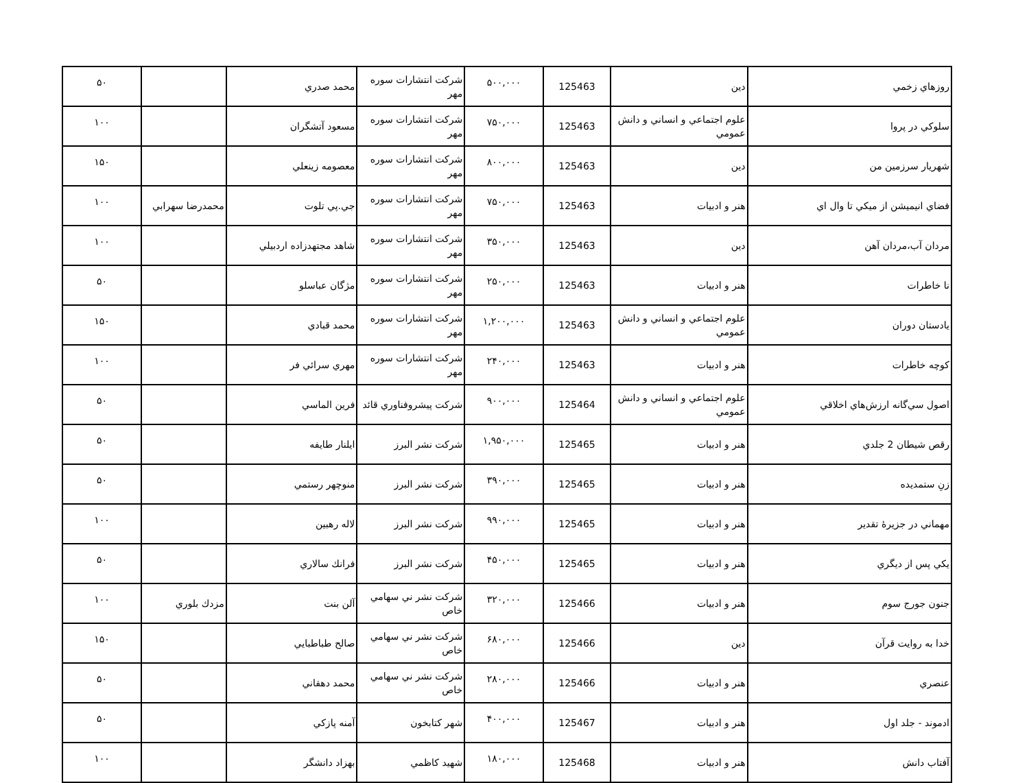| روزهاي زخمي | دين | 125463 | ۵۰۰,۰۰۰ | شركت انتشارات سوره مهر | محمد صدري | | ۵۰ |
| سلوكي در پروا | علوم اجتماعي و انساني و دانش عمومي | 125463 | ۷۵۰,۰۰۰ | شركت انتشارات سوره مهر | مسعود آتشگران | | ۱۰۰ |
| شهريار سرزمين من | دين | 125463 | ۸۰۰,۰۰۰ | شركت انتشارات سوره مهر | معصومه زينعلي | | ۱۵۰ |
| فضاي انيميشن از ميكي تا وال اي | هنر و ادبيات | 125463 | ۷۵۰,۰۰۰ | شركت انتشارات سوره مهر | جي.پي تلوت | محمدرضا سهرابي | ۱۰۰ |
| مردان آب،مردان آهن | دين | 125463 | ۳۵۰,۰۰۰ | شركت انتشارات سوره مهر | شاهد مجتهدزاده اردبيلي | | ۱۰۰ |
| نا خاطرات | هنر و ادبيات | 125463 | ۲۵۰,۰۰۰ | شركت انتشارات سوره مهر | مژگان عباسلو | | ۵۰ |
| يادستان دوران | علوم اجتماعي و انساني و دانش عمومي | 125463 | ۱,۲۰۰,۰۰۰ | شركت انتشارات سوره مهر | محمد قبادي | | ۱۵۰ |
| كوچه خاطرات | هنر و ادبيات | 125463 | ۲۴۰,۰۰۰ | شركت انتشارات سوره مهر | مهري سرائي فر | | ۱۰۰ |
| اصول سي‌گانه ارزش‌هاي اخلاقي | علوم اجتماعي و انساني و دانش عمومي | 125464 | ۹۰۰,۰۰۰ | شركت پيشروفناوري قائد | فرين الماسي | | ۵۰ |
| رقص شيطان 2 جلدي | هنر و ادبيات | 125465 | ۱,۹۵۰,۰۰۰ | شركت نشر البرز | ايلنار طايفه | | ۵۰ |
| زنِ ستمديده | هنر و ادبيات | 125465 | ۳۹۰,۰۰۰ | شركت نشر البرز | منوچهر رستمي | | ۵۰ |
| مهماني در جزيرۀ تقدير | هنر و ادبيات | 125465 | ۹۹۰,۰۰۰ | شركت نشر البرز | لاله رهبين | | ۱۰۰ |
| يكي پس از ديگري | هنر و ادبيات | 125465 | ۴۵۰,۰۰۰ | شركت نشر البرز | فرانك سالاري | | ۵۰ |
| جنون جورج سوم | هنر و ادبيات | 125466 | ۳۲۰,۰۰۰ | شركت نشر ني سهامي خاص | آلن بنت | مزدك بلوري | ۱۰۰ |
| خدا به روايت قرآن | دين | 125466 | ۶۸۰,۰۰۰ | شركت نشر ني سهامي خاص | صالح طباطبايي | | ۱۵۰ |
| عنصري | هنر و ادبيات | 125466 | ۲۸۰,۰۰۰ | شركت نشر ني سهامي خاص | محمد دهقاني | | ۵۰ |
| ادموند - جلد اول | هنر و ادبيات | 125467 | ۴۰۰,۰۰۰ | شهر كتابخون | آمنه پازكي | | ۵۰ |
| آفتاب دانش | هنر و ادبيات | 125468 | ۱۸۰,۰۰۰ | شهيد كاظمي | بهزاد دانشگر | | ۱۰۰ |